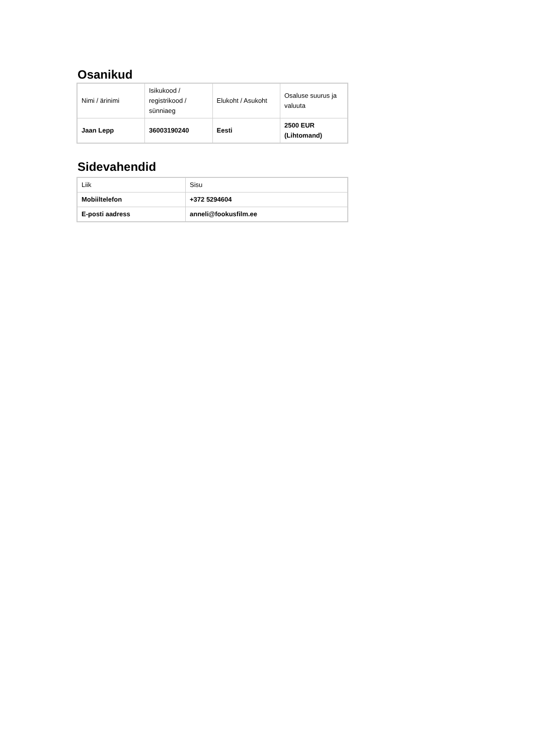Osanikud
| Nimi / ärinimi | Isikukood / registrikood / sünniaeg | Elukoht / Asukoht | Osaluse suurus ja valuuta |
| --- | --- | --- | --- |
| Jaan Lepp | 36003190240 | Eesti | 2500 EUR (Lihtomand) |
Sidevahendid
| Liik | Sisu |
| --- | --- |
| Mobiiltelefon | +372 5294604 |
| E-posti aadress | anneli@fookusfilm.ee |